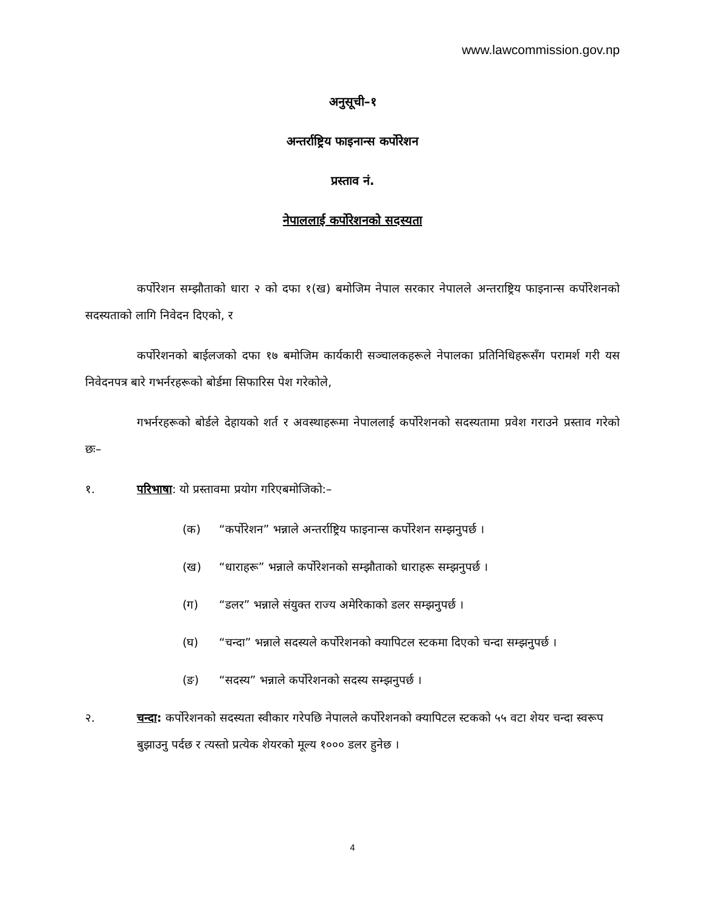www.lawcommission.gov.np
अनुसूची–१
अन्तर्राष्ट्रिय फाइनान्स कर्पोरेशन
प्रस्ताव नं.
नेपाललाई कर्पोरेशनको सदस्यता
कर्पोरेशन सम्झौताको धारा २ को दफा १(ख) बमोजिम नेपाल सरकार नेपालले अन्तराष्ट्रिय फाइनान्स कर्पोरेशनको सदस्यताको लागि निवेदन दिएको, र
कर्पोरेशनको बाईलजको दफा १७ बमोजिम कार्यकारी सञ्चालकहरूले नेपालका प्रतिनिधिहरूसँग परामर्श गरी यस निवेदनपत्र बारे गभर्नरहरूको बोर्डमा सिफारिस पेश गरेकोले,
गभर्नरहरूको बोर्डले देहायको शर्त र अवस्थाहरूमा नेपाललाई कर्पोरेशनको सदस्यतामा प्रवेश गराउने प्रस्ताव गरेको छः–
१. परिभाषा: यो प्रस्तावमा प्रयोग गरिएबमोजिको:–
(क) “कर्पोरेशन” भन्नाले अन्तर्राष्ट्रिय फाइनान्स कर्पोरेशन सम्झनुपर्छ ।
(ख) “धाराहरू” भन्नाले कर्पोरेशनको सम्झौताको धाराहरू सम्झनुपर्छ ।
(ग) “डलर” भन्नाले संयुक्त राज्य अमेरिकाको डलर सम्झनुपर्छ ।
(घ) “चन्दा” भन्नाले सदस्यले कर्पोरेशनको क्यापिटल स्टकमा दिएको चन्दा सम्झनुपर्छ ।
(ङ) “सदस्य” भन्नाले कर्पोरेशनको सदस्य सम्झनुपर्छ ।
२. चन्दा: कर्पोरेशनको सदस्यता स्वीकार गरेपछि नेपालले कर्पोरेशनको क्यापिटल स्टकको ५५ वटा शेयर चन्दा स्वरूप बुझाउनु पर्दछ र त्यस्तो प्रत्येक शेयरको मूल्य १००० डलर हुनेछ ।
4